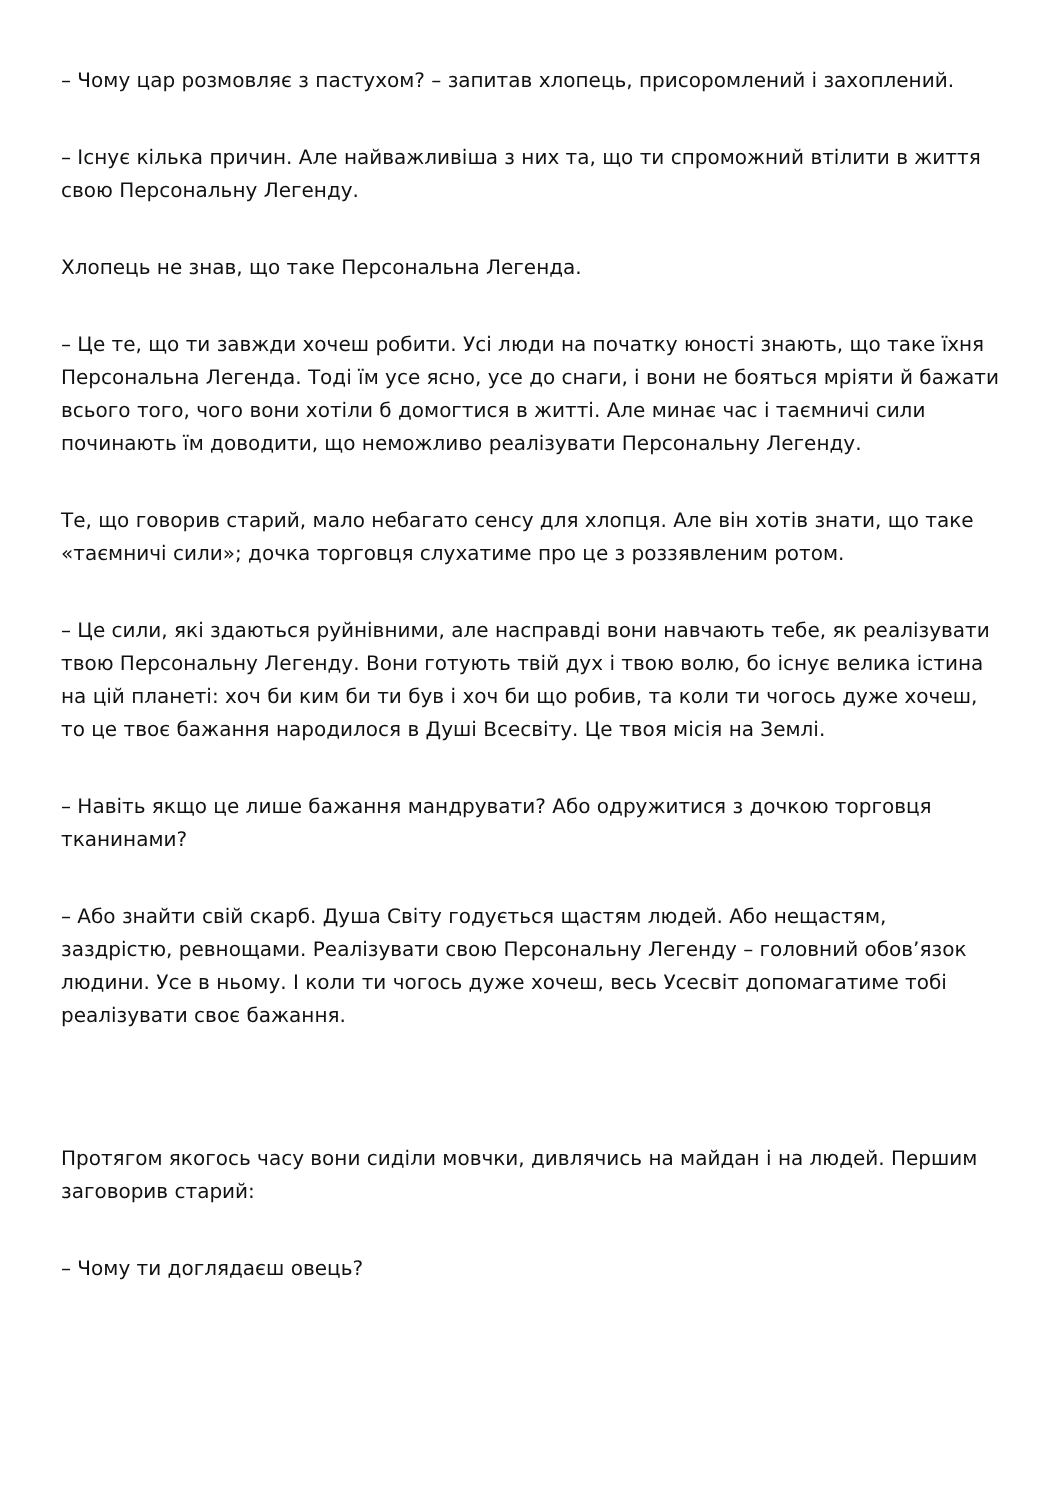– Чому цар розмовляє з пастухом? – запитав хлопець, присоромлений і захоплений.
– Існує кілька причин. Але найважливіша з них та, що ти спроможний втілити в життя свою Персональну Легенду.
Хлопець не знав, що таке Персональна Легенда.
– Це те, що ти завжди хочеш робити. Усі люди на початку юності знають, що таке їхня Персональна Легенда. Тоді їм усе ясно, усе до снаги, і вони не бояться мріяти й бажати всього того, чого вони хотіли б домогтися в житті. Але минає час і таємничі сили починають їм доводити, що неможливо реалізувати Персональну Легенду.
Те, що говорив старий, мало небагато сенсу для хлопця. Але він хотів знати, що таке «таємничі сили»; дочка торговця слухатиме про це з роззявленим ротом.
– Це сили, які здаються руйнівними, але насправді вони навчають тебе, як реалізувати твою Персональну Легенду. Вони готують твій дух і твою волю, бо існує велика істина на цій планеті: хоч би ким би ти був і хоч би що робив, та коли ти чогось дуже хочеш, то це твоє бажання народилося в Душі Всесвіту. Це твоя місія на Землі.
– Навіть якщо це лише бажання мандрувати? Або одружитися з дочкою торговця тканинами?
– Або знайти свій скарб. Душа Світу годується щастям людей. Або нещастям, заздрістю, ревнощами. Реалізувати свою Персональну Легенду – головний обов’язок людини. Усе в ньому. І коли ти чогось дуже хочеш, весь Усесвіт допомагатиме тобі реалізувати своє бажання.
Протягом якогось часу вони сиділи мовчки, дивлячись на майдан і на людей. Першим заговорив старий:
– Чому ти доглядаєш овець?